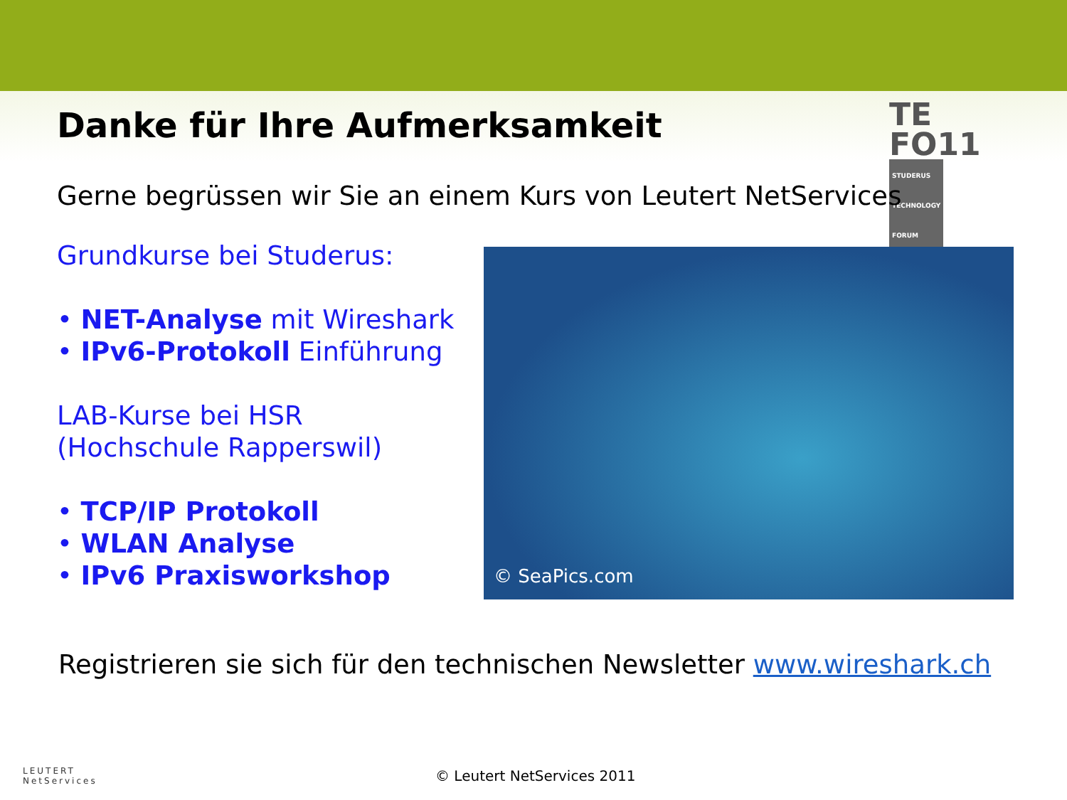TE
FO11 STUDERUS
TECHNOLOGY
FORUM
Danke für Ihre Aufmerksamkeit
Gerne begrüssen wir Sie an einem Kurs von Leutert NetServices
Grundkurse bei Studerus:
• NET-Analyse mit Wireshark
• IPv6-Protokoll Einführung
LAB-Kurse bei HSR
(Hochschule Rapperswil)
• TCP/IP Protokoll
• WLAN Analyse
• IPv6 Praxisworkshop
© SeaPics.com
Registrieren sie sich für den technischen Newsletter www.wireshark.ch
LEUTERT
NetServices
© Leutert NetServices 2011